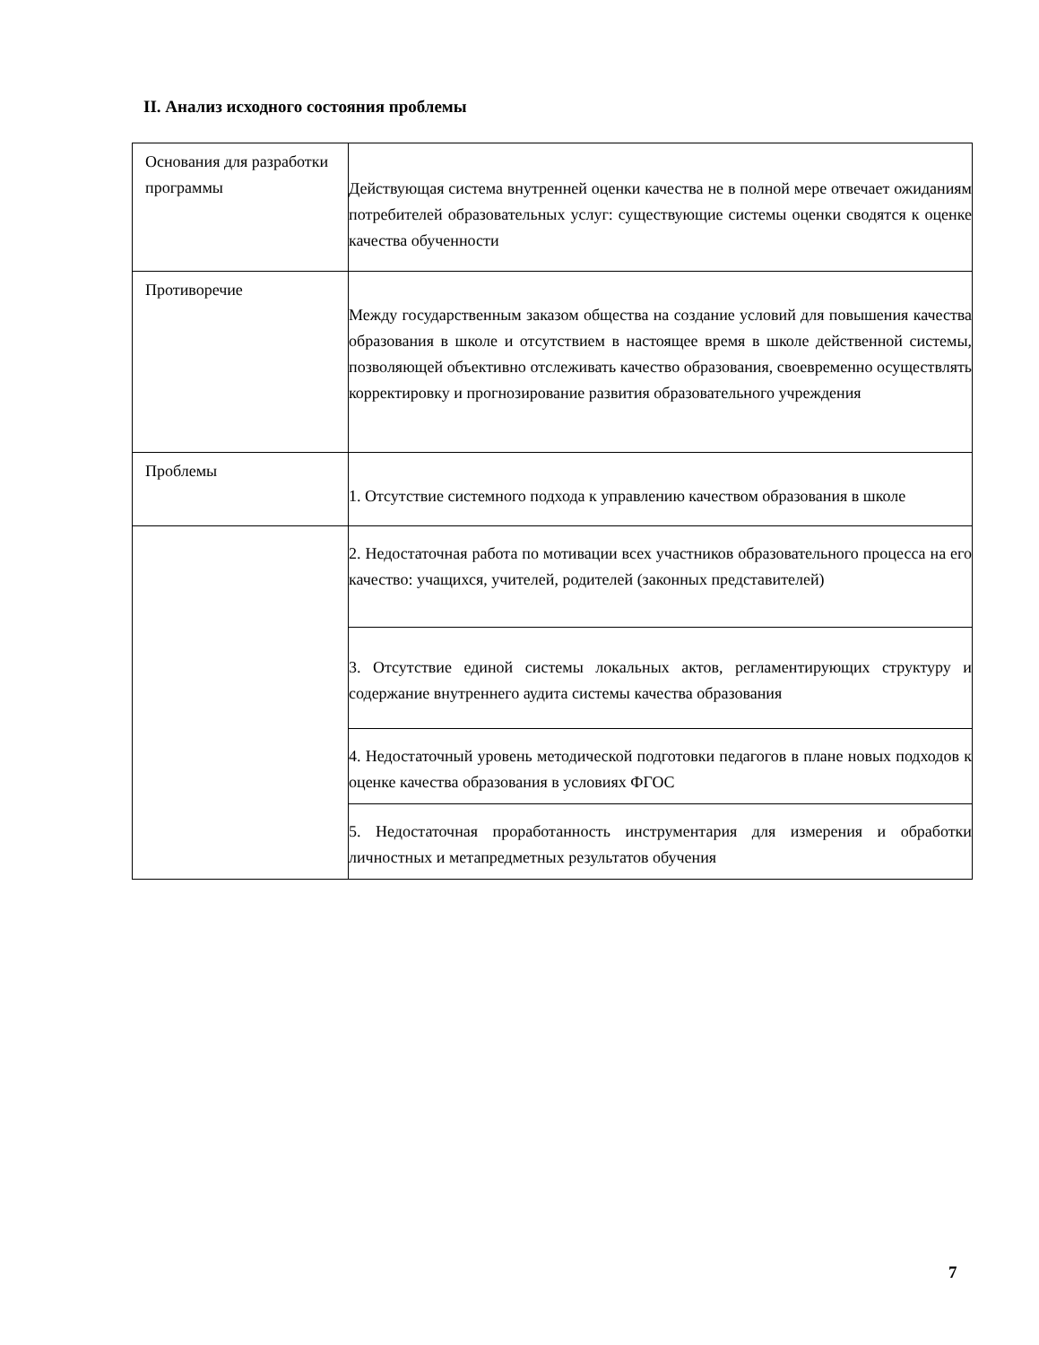II. Анализ исходного состояния проблемы
| Основания для разработки программы | Действующая система внутренней оценки качества не в полной мере отвечает ожиданиям потребителей образовательных услуг: существующие системы оценки сводятся к оценке качества обученности |
| Противоречие | Между государственным заказом общества на создание условий для повышения качества образования в школе и отсутствием в настоящее время в школе действенной системы, позволяющей объективно отслеживать качество образования, своевременно осуществлять корректировку и прогнозирование развития образовательного учреждения |
| Проблемы | 1. Отсутствие системного подхода к управлению качеством образования в школе |
| | 2. Недостаточная работа по мотивации всех участников образовательного процесса на его качество: учащихся, учителей, родителей (законных представителей) |
| | 3. Отсутствие единой системы локальных актов, регламентирующих структуру и содержание внутреннего аудита системы качества образования |
| | 4. Недостаточный уровень методической подготовки педагогов в плане новых подходов к оценке качества образования в условиях ФГОС |
| | 5. Недостаточная проработанность инструментария для измерения и обработки личностных и метапредметных результатов обучения |
7